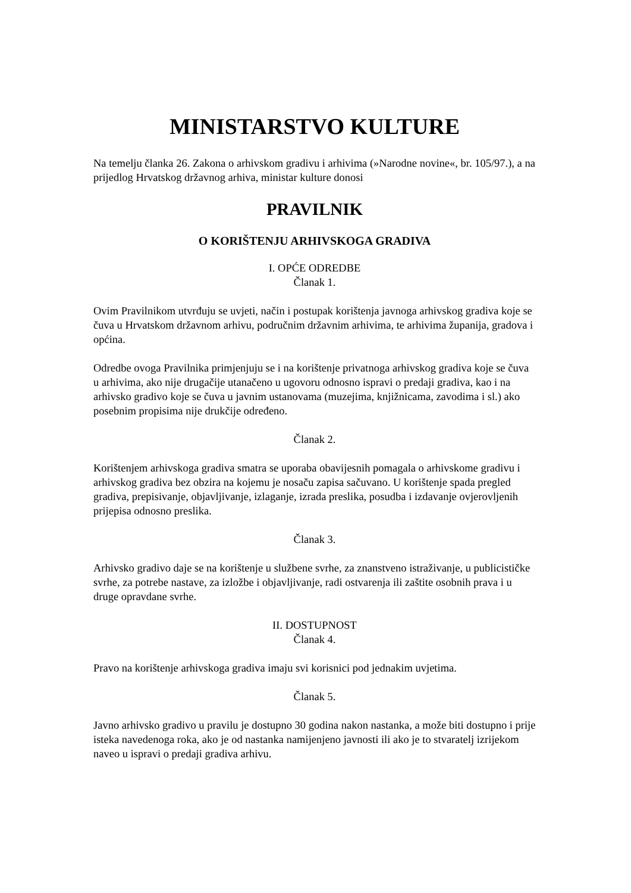MINISTARSTVO KULTURE
Na temelju članka 26. Zakona o arhivskom gradivu i arhivima (»Narodne novine«, br. 105/97.), a na prijedlog Hrvatskog državnog arhiva, ministar kulture donosi
PRAVILNIK
O KORIŠTENJU ARHIVSKOGA GRADIVA
I. OPĆE ODREDBE
Članak 1.
Ovim Pravilnikom utvrđuju se uvjeti, način i postupak korištenja javnoga arhivskog gradiva koje se čuva u Hrvatskom državnom arhivu, područnim državnim arhivima, te arhivima županija, gradova i općina.
Odredbe ovoga Pravilnika primjenjuju se i na korištenje privatnoga arhivskog gradiva koje se čuva u arhivima, ako nije drugačije utanačeno u ugovoru odnosno ispravi o predaji gradiva, kao i na arhivsko gradivo koje se čuva u javnim ustanovama (muzejima, knjižnicama, zavodima i sl.) ako posebnim propisima nije drukčije određeno.
Članak 2.
Korištenjem arhivskoga gradiva smatra se uporaba obavijesnih pomagala o arhivskome gradivu i arhivskog gradiva bez obzira na kojemu je nosaču zapisa sačuvano. U korištenje spada pregled gradiva, prepisivanje, objavljivanje, izlaganje, izrada preslika, posudba i izdavanje ovjerovljenih prijepisa odnosno preslika.
Članak 3.
Arhivsko gradivo daje se na korištenje u službene svrhe, za znanstveno istraživanje, u publicističke svrhe, za potrebe nastave, za izložbe i objavljivanje, radi ostvarenja ili zaštite osobnih prava i u druge opravdane svrhe.
II. DOSTUPNOST
Članak 4.
Pravo na korištenje arhivskoga gradiva imaju svi korisnici pod jednakim uvjetima.
Članak 5.
Javno arhivsko gradivo u pravilu je dostupno 30 godina nakon nastanka, a može biti dostupno i prije isteka navedenoga roka, ako je od nastanka namijenjeno javnosti ili ako je to stvaratelj izrijekom naveo u ispravi o predaji gradiva arhivu.